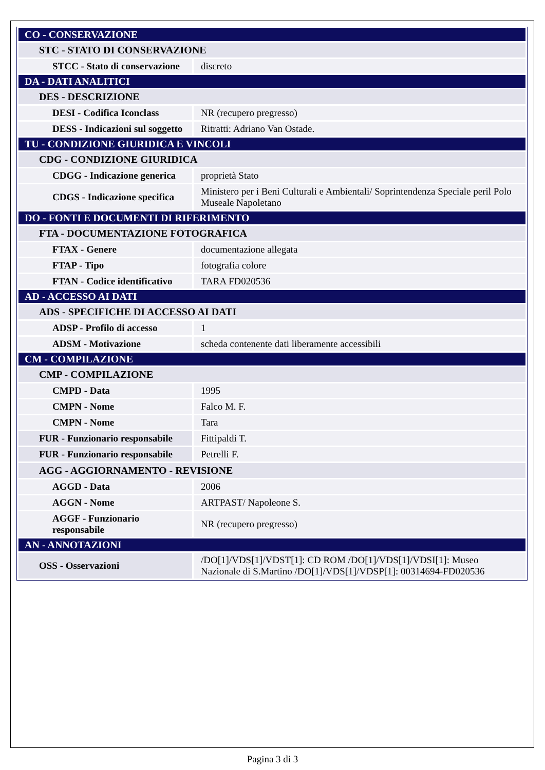| CO - CONSERVAZIONE | |
| STC - STATO DI CONSERVAZIONE | |
| STCC - Stato di conservazione | discreto |
| DA - DATI ANALITICI | |
| DES - DESCRIZIONE | |
| DESI - Codifica Iconclass | NR (recupero pregresso) |
| DESS - Indicazioni sul soggetto | Ritratti: Adriano Van Ostade. |
| TU - CONDIZIONE GIURIDICA E VINCOLI | |
| CDG - CONDIZIONE GIURIDICA | |
| CDGG - Indicazione generica | proprietà Stato |
| CDGS - Indicazione specifica | Ministero per i Beni Culturali e Ambientali/ Soprintendenza Speciale peril Polo Museale Napoletano |
| DO - FONTI E DOCUMENTI DI RIFERIMENTO | |
| FTA - DOCUMENTAZIONE FOTOGRAFICA | |
| FTAX - Genere | documentazione allegata |
| FTAP - Tipo | fotografia colore |
| FTAN - Codice identificativo | TARA FD020536 |
| AD - ACCESSO AI DATI | |
| ADS - SPECIFICHE DI ACCESSO AI DATI | |
| ADSP - Profilo di accesso | 1 |
| ADSM - Motivazione | scheda contenente dati liberamente accessibili |
| CM - COMPILAZIONE | |
| CMP - COMPILAZIONE | |
| CMPD - Data | 1995 |
| CMPN - Nome | Falco M. F. |
| CMPN - Nome | Tara |
| FUR - Funzionario responsabile | Fittipaldi T. |
| FUR - Funzionario responsabile | Petrelli F. |
| AGG - AGGIORNAMENTO - REVISIONE | |
| AGGD - Data | 2006 |
| AGGN - Nome | ARTPAST/ Napoleone S. |
| AGGF - Funzionario responsabile | NR (recupero pregresso) |
| AN - ANNOTAZIONI | |
| OSS - Osservazioni | /DO[1]/VDS[1]/VDST[1]: CD ROM /DO[1]/VDS[1]/VDSI[1]: Museo Nazionale di S.Martino /DO[1]/VDS[1]/VDSP[1]: 00314694-FD020536 |
Pagina 3 di 3